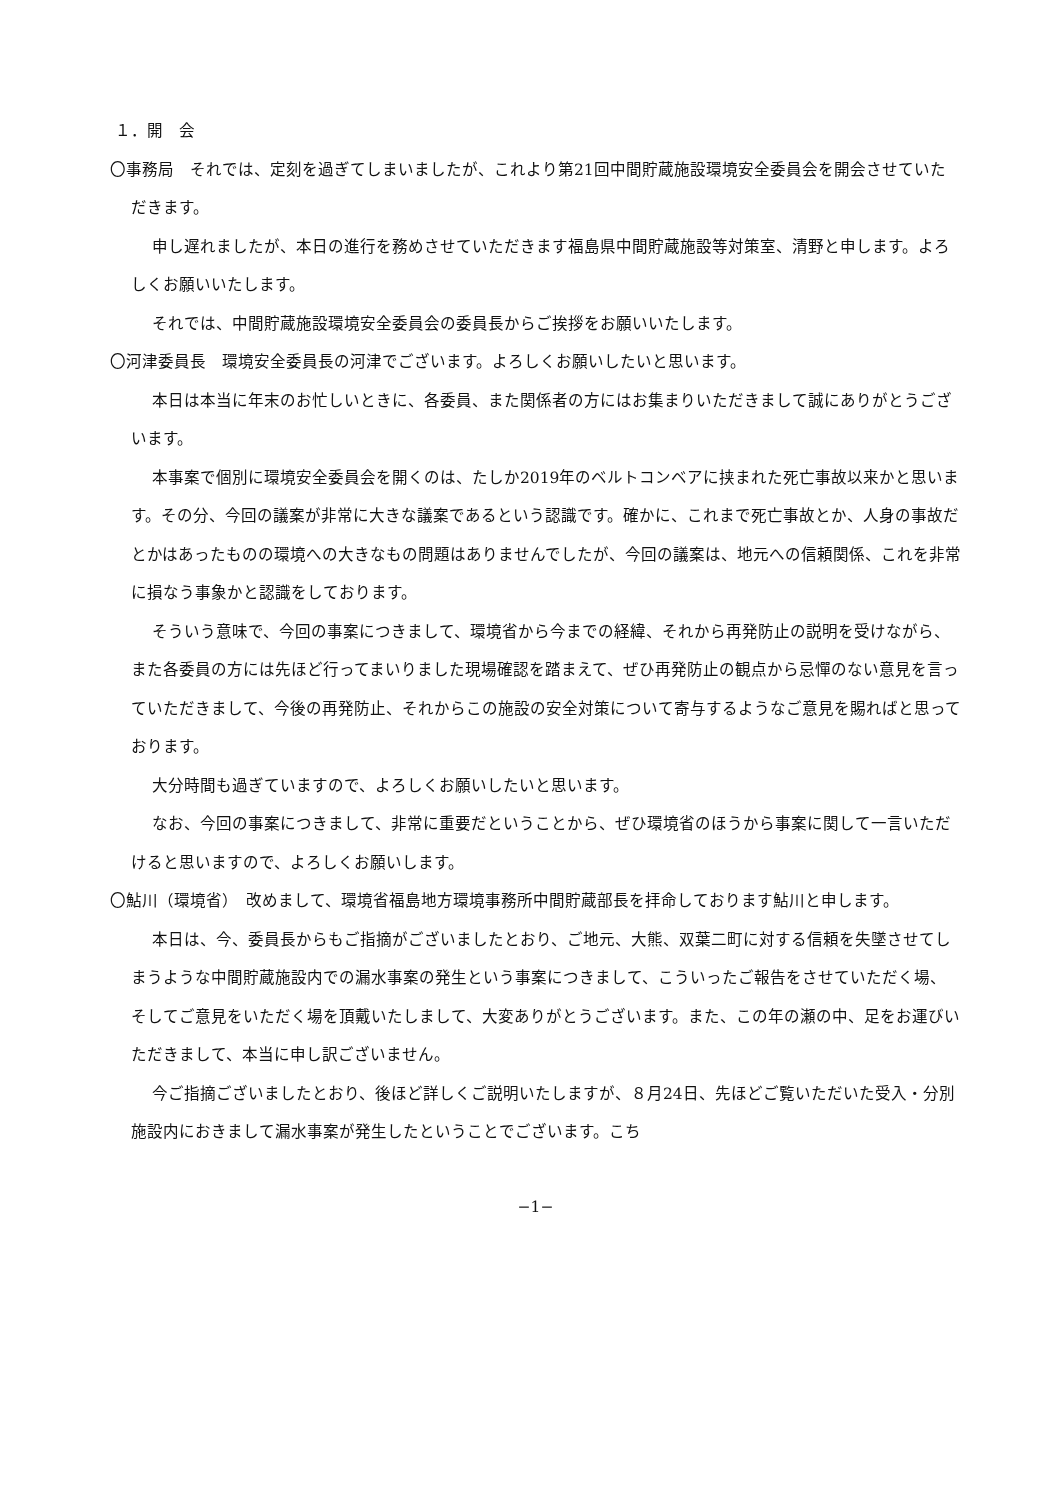１．開　会
〇事務局　それでは、定刻を過ぎてしまいましたが、これより第21回中間貯蔵施設環境安全委員会を開会させていただきます。
申し遅れましたが、本日の進行を務めさせていただきます福島県中間貯蔵施設等対策室、清野と申します。よろしくお願いいたします。
それでは、中間貯蔵施設環境安全委員会の委員長からご挨拶をお願いいたします。
〇河津委員長　環境安全委員長の河津でございます。よろしくお願いしたいと思います。
本日は本当に年末のお忙しいときに、各委員、また関係者の方にはお集まりいただきまして誠にありがとうございます。
本事案で個別に環境安全委員会を開くのは、たしか2019年のベルトコンベアに挟まれた死亡事故以来かと思います。その分、今回の議案が非常に大きな議案であるという認識です。確かに、これまで死亡事故とか、人身の事故だとかはあったものの環境への大きなもの問題はありませんでしたが、今回の議案は、地元への信頼関係、これを非常に損なう事象かと認識をしております。
そういう意味で、今回の事案につきまして、環境省から今までの経緯、それから再発防止の説明を受けながら、また各委員の方には先ほど行ってまいりました現場確認を踏まえて、ぜひ再発防止の観点から忌憚のない意見を言っていただきまして、今後の再発防止、それからこの施設の安全対策について寄与するようなご意見を賜ればと思っております。
大分時間も過ぎていますので、よろしくお願いしたいと思います。
なお、今回の事案につきまして、非常に重要だということから、ぜひ環境省のほうから事案に関して一言いただけると思いますので、よろしくお願いします。
〇鮎川（環境省）　改めまして、環境省福島地方環境事務所中間貯蔵部長を拝命しております鮎川と申します。
本日は、今、委員長からもご指摘がございましたとおり、ご地元、大熊、双葉二町に対する信頼を失墜させてしまうような中間貯蔵施設内での漏水事案の発生という事案につきまして、こういったご報告をさせていただく場、そしてご意見をいただく場を頂戴いたしまして、大変ありがとうございます。また、この年の瀬の中、足をお運びいただきまして、本当に申し訳ございません。
今ご指摘ございましたとおり、後ほど詳しくご説明いたしますが、８月24日、先ほどご覧いただいた受入・分別施設内におきまして漏水事案が発生したということでございます。こち
−1−